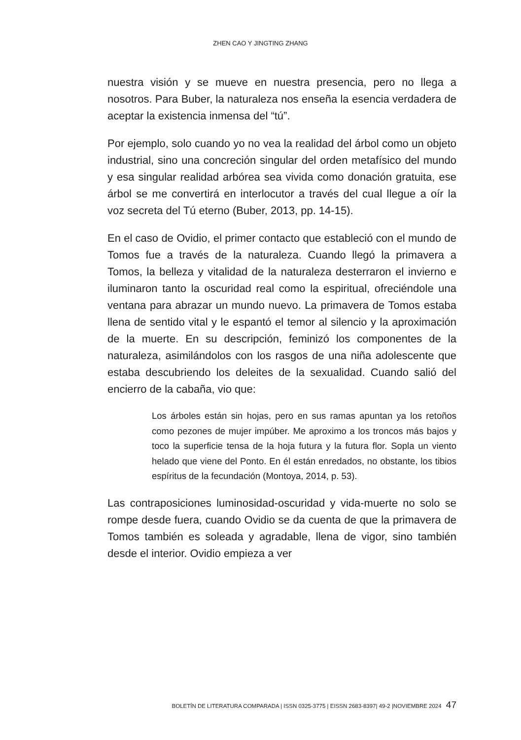ZHEN CAO Y JINGTING ZHANG
nuestra visión y se mueve en nuestra presencia, pero no llega a nosotros. Para Buber, la naturaleza nos enseña la esencia verdadera de aceptar la existencia inmensa del “tú”.
Por ejemplo, solo cuando yo no vea la realidad del árbol como un objeto industrial, sino una concreción singular del orden metafísico del mundo y esa singular realidad arbórea sea vivida como donación gratuita, ese árbol se me convertirá en interlocutor a través del cual llegue a oír la voz secreta del Tú eterno (Buber, 2013, pp. 14-15).
En el caso de Ovidio, el primer contacto que estableció con el mundo de Tomos fue a través de la naturaleza. Cuando llegó la primavera a Tomos, la belleza y vitalidad de la naturaleza desterraron el invierno e iluminaron tanto la oscuridad real como la espiritual, ofreciéndole una ventana para abrazar un mundo nuevo. La primavera de Tomos estaba llena de sentido vital y le espantó el temor al silencio y la aproximación de la muerte. En su descripción, feminizó los componentes de la naturaleza, asimilándolos con los rasgos de una niña adolescente que estaba descubriendo los deleites de la sexualidad. Cuando salió del encierro de la cabaña, vio que:
Los árboles están sin hojas, pero en sus ramas apuntan ya los retoños como pezones de mujer impúber. Me aproximo a los troncos más bajos y toco la superficie tensa de la hoja futura y la futura flor. Sopla un viento helado que viene del Ponto. En él están enredados, no obstante, los tibios espíritus de la fecundación (Montoya, 2014, p. 53).
Las contraposiciones luminosidad-oscuridad y vida-muerte no solo se rompe desde fuera, cuando Ovidio se da cuenta de que la primavera de Tomos también es soleada y agradable, llena de vigor, sino también desde el interior. Ovidio empieza a ver
BOLETÍN DE LITERATURA COMPARADA | ISSN 0325-3775 | EISSN 2683-8397| 49-2 |NOVIEMBRE 2024 47